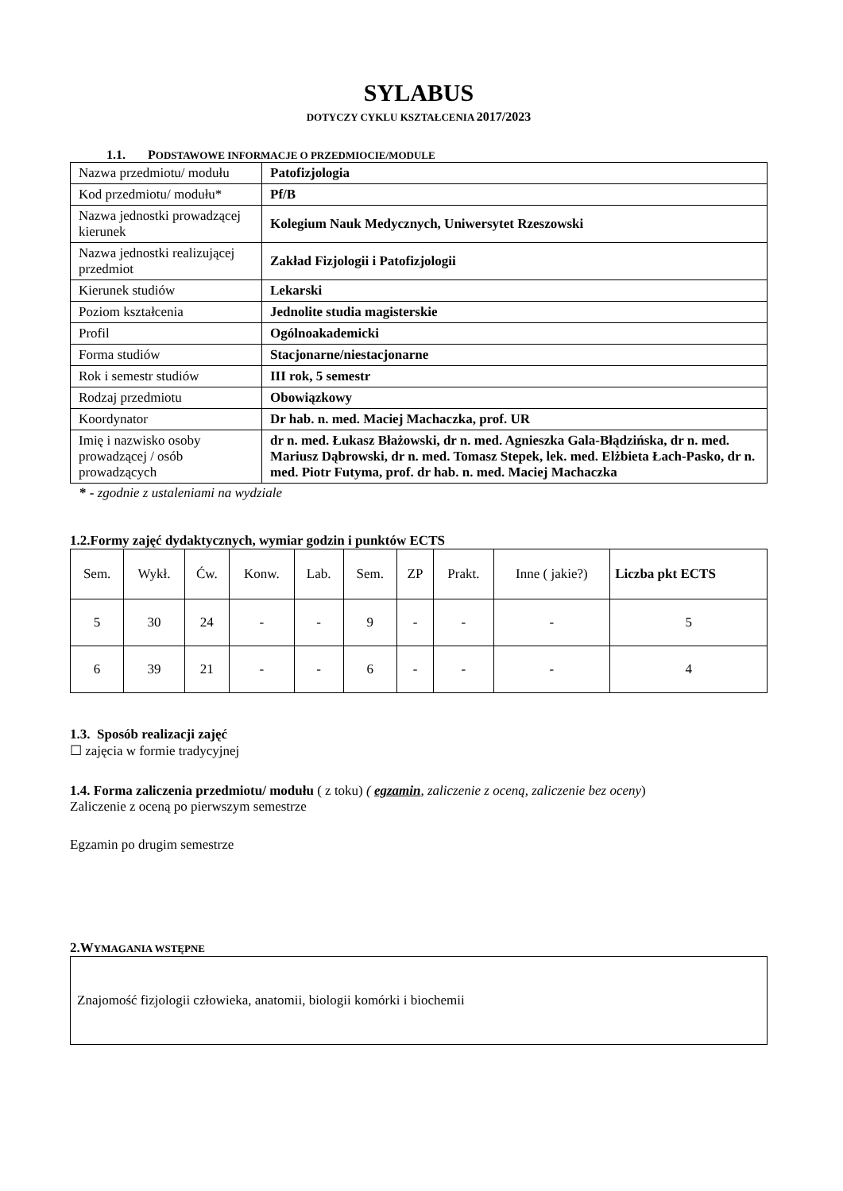SYLABUS
DOTYCZY CYKLU KSZTAŁCENIA 2017/2023
1.1. PODSTAWOWE INFORMACJE O PRZEDMIOCIE/MODULE
| Nazwa przedmiotu/ modułu | Patofizjologia |
| Kod przedmiotu/ modułu* | Pf/B |
| Nazwa jednostki prowadzącej kierunek | Kolegium Nauk Medycznych, Uniwersytet Rzeszowski |
| Nazwa jednostki realizującej przedmiot | Zakład Fizjologii i Patofizjologii |
| Kierunek studiów | Lekarski |
| Poziom kształcenia | Jednolite studia magisterskie |
| Profil | Ogólnoakademicki |
| Forma studiów | Stacjonarne/niestacjonarne |
| Rok i semestr studiów | III rok, 5 semestr |
| Rodzaj przedmiotu | Obowiązkowy |
| Koordynator | Dr hab. n. med. Maciej Machaczka, prof. UR |
| Imię i nazwisko osoby prowadzącej / osób prowadzących | dr n. med. Łukasz Błażowski, dr n. med. Agnieszka Gala-Błądzińska, dr n. med. Mariusz Dąbrowski, dr n. med. Tomasz Stepek, lek. med. Elżbieta Łach-Pasko, dr n. med. Piotr Futyma, prof. dr hab. n. med. Maciej Machaczka |
* - zgodnie z ustaleniami na wydziale
1.2.Formy zajęć dydaktycznych, wymiar godzin i punktów ECTS
| Sem. | Wykł. | Ćw. | Konw. | Lab. | Sem. | ZP | Prakt. | Inne ( jakie?) | Liczba pkt ECTS |
| 5 | 30 | 24 | - | - | 9 | - | - | - | 5 |
| 6 | 39 | 21 | - | - | 6 | - | - | - | 4 |
1.3. Sposób realizacji zajęć
☐ zajęcia w formie tradycyjnej
1.4. Forma zaliczenia przedmiotu/ modułu ( z toku) ( egzamin, zaliczenie z oceną, zaliczenie bez oceny)
Zaliczenie z oceną po pierwszym semestrze
Egzamin po drugim semestrze
2.WYMAGANIA WSTĘPNE
Znajomość fizjologii człowieka, anatomii, biologii komórki i biochemii